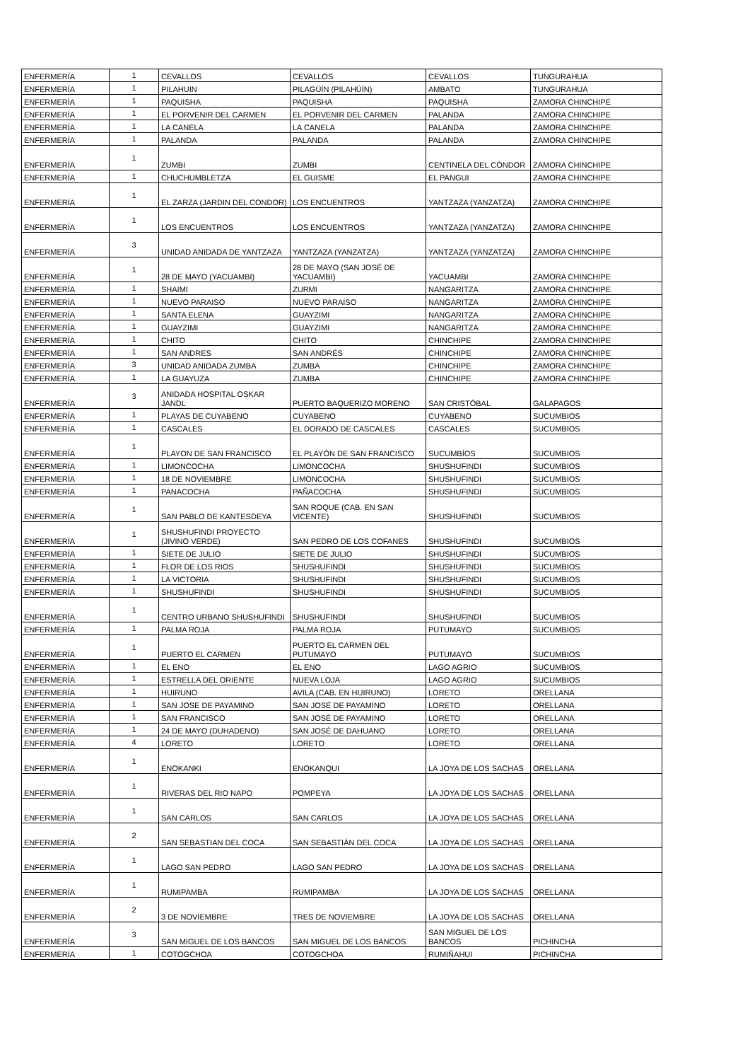| ENFERMERÍA | 1 | CEVALLOS | CEVALLOS | CEVALLOS | TUNGURAHUA |
| ENFERMERÍA | 1 | PILAHUIN | PILAGÜÍN (PILAHÜÍN) | AMBATO | TUNGURAHUA |
| ENFERMERÍA | 1 | PAQUISHA | PAQUISHA | PAQUISHA | ZAMORA CHINCHIPE |
| ENFERMERÍA | 1 | EL PORVENIR DEL CARMEN | EL PORVENIR DEL CARMEN | PALANDA | ZAMORA CHINCHIPE |
| ENFERMERÍA | 1 | LA CANELA | LA CANELA | PALANDA | ZAMORA CHINCHIPE |
| ENFERMERÍA | 1 | PALANDA | PALANDA | PALANDA | ZAMORA CHINCHIPE |
| ENFERMERÍA | 1 | ZUMBI | ZUMBI | CENTINELA DEL CÓNDOR | ZAMORA CHINCHIPE |
| ENFERMERÍA | 1 | CHUCHUMBLETZA | EL GUISME | EL PANGUI | ZAMORA CHINCHIPE |
| ENFERMERÍA | 1 | EL ZARZA (JARDIN DEL CONDOR) | LOS ENCUENTROS | YANTZAZA (YANZATZA) | ZAMORA CHINCHIPE |
| ENFERMERÍA | 1 | LOS ENCUENTROS | LOS ENCUENTROS | YANTZAZA (YANZATZA) | ZAMORA CHINCHIPE |
| ENFERMERÍA | 3 | UNIDAD ANIDADA DE YANTZAZA | YANTZAZA (YANZATZA) | YANTZAZA (YANZATZA) | ZAMORA CHINCHIPE |
| ENFERMERÍA | 1 | 28 DE MAYO (YACUAMBI) | 28 DE MAYO (SAN JOSÉ DE YACUAMBI) | YACUAMBI | ZAMORA CHINCHIPE |
| ENFERMERÍA | 1 | SHAIMI | ZURMI | NANGARITZA | ZAMORA CHINCHIPE |
| ENFERMERÍA | 1 | NUEVO PARAISO | NUEVO PARAÍSO | NANGARITZA | ZAMORA CHINCHIPE |
| ENFERMERÍA | 1 | SANTA ELENA | GUAYZIMI | NANGARITZA | ZAMORA CHINCHIPE |
| ENFERMERÍA | 1 | GUAYZIMI | GUAYZIMI | NANGARITZA | ZAMORA CHINCHIPE |
| ENFERMERÍA | 1 | CHITO | CHITO | CHINCHIPE | ZAMORA CHINCHIPE |
| ENFERMERÍA | 1 | SAN ANDRES | SAN ANDRÉS | CHINCHIPE | ZAMORA CHINCHIPE |
| ENFERMERÍA | 3 | UNIDAD ANIDADA ZUMBA | ZUMBA | CHINCHIPE | ZAMORA CHINCHIPE |
| ENFERMERÍA | 1 | LA GUAYUZA | ZUMBA | CHINCHIPE | ZAMORA CHINCHIPE |
| ENFERMERÍA | 3 | ANIDADA HOSPITAL OSKAR JANDL | PUERTO BAQUERIZO MORENO | SAN CRISTÓBAL | GALAPAGOS |
| ENFERMERÍA | 1 | PLAYAS DE CUYABENO | CUYABENO | CUYABENO | SUCUMBIOS |
| ENFERMERÍA | 1 | CASCALES | EL DORADO DE CASCALES | CASCALES | SUCUMBIOS |
| ENFERMERÍA | 1 | PLAYON DE SAN FRANCISCO | EL PLAYÓN DE SAN FRANCISCO | SUCUMBÍOS | SUCUMBIOS |
| ENFERMERÍA | 1 | LIMONCOCHA | LIMONCOCHA | SHUSHUFINDI | SUCUMBIOS |
| ENFERMERÍA | 1 | 18 DE NOVIEMBRE | LIMONCOCHA | SHUSHUFINDI | SUCUMBIOS |
| ENFERMERÍA | 1 | PANACOCHA | PAÑACOCHA | SHUSHUFINDI | SUCUMBIOS |
| ENFERMERÍA | 1 | SAN PABLO DE KANTESDEYA | SAN ROQUE (CAB. EN SAN VICENTE) | SHUSHUFINDI | SUCUMBIOS |
| ENFERMERÍA | 1 | SHUSHUFINDI PROYECTO (JIVINO VERDE) | SAN PEDRO DE LOS COFANES | SHUSHUFINDI | SUCUMBIOS |
| ENFERMERÍA | 1 | SIETE DE JULIO | SIETE DE JULIO | SHUSHUFINDI | SUCUMBIOS |
| ENFERMERÍA | 1 | FLOR DE LOS RIOS | SHUSHUFINDI | SHUSHUFINDI | SUCUMBIOS |
| ENFERMERÍA | 1 | LA VICTORIA | SHUSHUFINDI | SHUSHUFINDI | SUCUMBIOS |
| ENFERMERÍA | 1 | SHUSHUFINDI | SHUSHUFINDI | SHUSHUFINDI | SUCUMBIOS |
| ENFERMERÍA | 1 | CENTRO URBANO SHUSHUFINDI | SHUSHUFINDI | SHUSHUFINDI | SUCUMBIOS |
| ENFERMERÍA | 1 | PALMA ROJA | PALMA ROJA | PUTUMAYO | SUCUMBIOS |
| ENFERMERÍA | 1 | PUERTO EL CARMEN | PUERTO EL CARMEN DEL PUTUMAYO | PUTUMAYO | SUCUMBIOS |
| ENFERMERÍA | 1 | EL ENO | EL ENO | LAGO AGRIO | SUCUMBIOS |
| ENFERMERÍA | 1 | ESTRELLA DEL ORIENTE | NUEVA LOJA | LAGO AGRIO | SUCUMBIOS |
| ENFERMERÍA | 1 | HUIRUNO | AVILA (CAB. EN HUIRUNO) | LORETO | ORELLANA |
| ENFERMERÍA | 1 | SAN JOSE DE PAYAMINO | SAN JOSÉ DE PAYAMINO | LORETO | ORELLANA |
| ENFERMERÍA | 1 | SAN FRANCISCO | SAN JOSÉ DE PAYAMINO | LORETO | ORELLANA |
| ENFERMERÍA | 1 | 24 DE MAYO (DUHADENO) | SAN JOSÉ DE DAHUANO | LORETO | ORELLANA |
| ENFERMERÍA | 4 | LORETO | LORETO | LORETO | ORELLANA |
| ENFERMERÍA | 1 | ENOKANKI | ENOKANQUI | LA JOYA DE LOS SACHAS | ORELLANA |
| ENFERMERÍA | 1 | RIVERAS DEL RIO NAPO | POMPEYA | LA JOYA DE LOS SACHAS | ORELLANA |
| ENFERMERÍA | 1 | SAN CARLOS | SAN CARLOS | LA JOYA DE LOS SACHAS | ORELLANA |
| ENFERMERÍA | 2 | SAN SEBASTIAN DEL COCA | SAN SEBASTIÁN DEL COCA | LA JOYA DE LOS SACHAS | ORELLANA |
| ENFERMERÍA | 1 | LAGO SAN PEDRO | LAGO SAN PEDRO | LA JOYA DE LOS SACHAS | ORELLANA |
| ENFERMERÍA | 1 | RUMIPAMBA | RUMIPAMBA | LA JOYA DE LOS SACHAS | ORELLANA |
| ENFERMERÍA | 2 | 3 DE NOVIEMBRE | TRES DE NOVIEMBRE | LA JOYA DE LOS SACHAS | ORELLANA |
| ENFERMERÍA | 3 | SAN MIGUEL DE LOS BANCOS | SAN MIGUEL DE LOS BANCOS | SAN MIGUEL DE LOS BANCOS | PICHINCHA |
| ENFERMERÍA | 1 | COTOGCHOA | COTOGCHOA | RUMIÑAHUI | PICHINCHA |